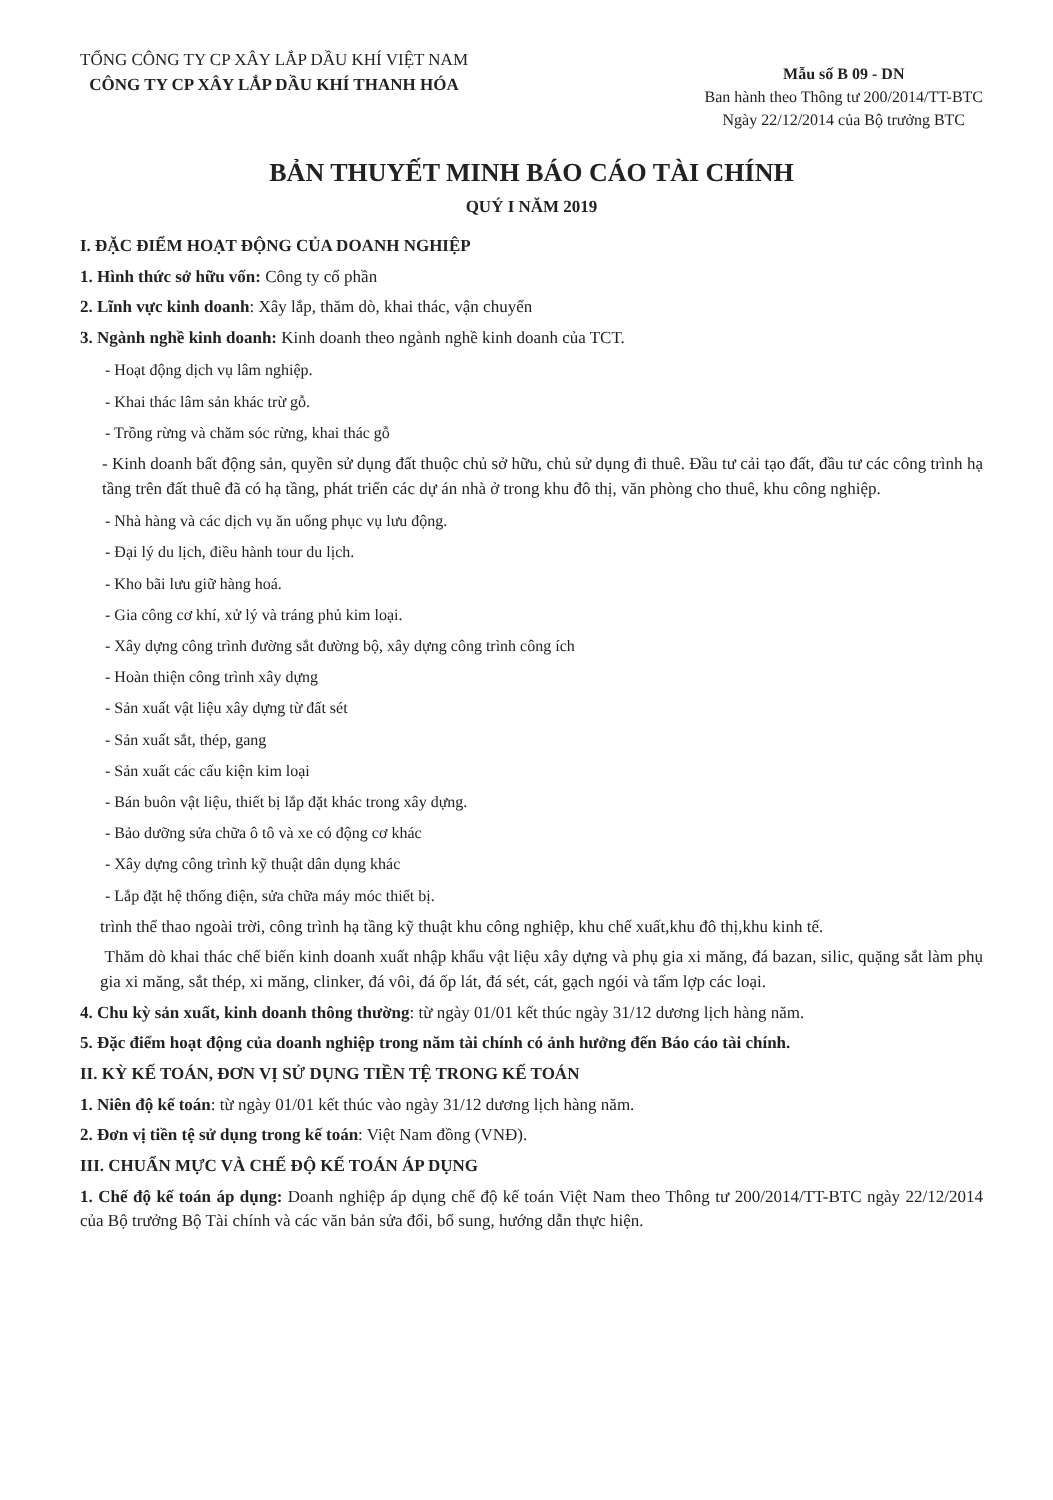TỔNG CÔNG TY CP XÂY LẮP DẦU KHÍ VIỆT NAM
CÔNG TY CP XÂY LẮP DẦU KHÍ THANH HÓA
Mẫu số B 09 - DN
Ban hành theo Thông tư 200/2014/TT-BTC
Ngày 22/12/2014 của Bộ trưởng BTC
BẢN THUYẾT MINH BÁO CÁO TÀI CHÍNH
QUÝ I NĂM 2019
I. ĐẶC ĐIỂM HOẠT ĐỘNG CỦA DOANH NGHIỆP
1. Hình thức sở hữu vốn: Công ty cổ phần
2. Lĩnh vực kinh doanh: Xây lắp, thăm dò, khai thác, vận chuyển
3. Ngành nghề kinh doanh: Kinh doanh theo ngành nghề kinh doanh của TCT.
- Hoạt động dịch vụ lâm nghiệp.
- Khai thác lâm sản khác trừ gỗ.
- Trồng rừng và chăm sóc rừng, khai thác gỗ
- Kinh doanh bất động sản, quyền sử dụng đất thuộc chủ sở hữu, chủ sử dụng đi thuê. Đầu tư cải tạo đất, đầu tư các công trình hạ tầng trên đất thuê đã có hạ tầng, phát triển các dự án nhà ở trong khu đô thị, văn phòng cho thuê, khu công nghiệp.
- Nhà hàng và các dịch vụ ăn uống phục vụ lưu động.
- Đại lý du lịch, điều hành tour du lịch.
- Kho bãi lưu giữ hàng hoá.
- Gia công cơ khí, xử lý và tráng phủ kim loại.
- Xây dựng công trình đường sắt đường bộ, xây dựng công trình công ích
- Hoàn thiện công trình xây dựng
- Sản xuất vật liệu xây dựng từ đất sét
- Sản xuất sắt, thép, gang
- Sản xuất các cấu kiện kim loại
- Bán buôn vật liệu, thiết bị lắp đặt khác trong xây dựng.
- Bảo dưỡng sửa chữa ô tô và xe có động cơ khác
- Xây dựng công trình kỹ thuật dân dụng khác
- Lắp đặt hệ thống điện, sửa chữa máy móc thiết bị.
trình thể thao ngoài trời, công trình hạ tầng kỹ thuật khu công nghiệp, khu chế xuất,khu đô thị,khu kinh tế.
Thăm dò khai thác chế biến kinh doanh xuất nhập khẩu vật liệu xây dựng và phụ gia xi măng, đá bazan, silic, quặng sắt làm phụ gia xi măng, sắt thép, xi măng, clinker, đá vôi, đá ốp lát, đá sét, cát, gạch ngói và tấm lợp các loại.
4. Chu kỳ sản xuất, kinh doanh thông thường: từ ngày 01/01 kết thúc ngày 31/12 dương lịch hàng năm.
5. Đặc điểm hoạt động của doanh nghiệp trong năm tài chính có ảnh hưởng đến Báo cáo tài chính.
II. KỲ KẾ TOÁN, ĐƠN VỊ SỬ DỤNG TIỀN TỆ TRONG KẾ TOÁN
1. Niên độ kế toán: từ ngày 01/01 kết thúc vào ngày 31/12 dương lịch hàng năm.
2. Đơn vị tiền tệ sử dụng trong kế toán: Việt Nam đồng (VNĐ).
III. CHUẨN MỰC VÀ CHẾ ĐỘ KẾ TOÁN ÁP DỤNG
1. Chế độ kế toán áp dụng: Doanh nghiệp áp dụng chế độ kế toán Việt Nam theo Thông tư 200/2014/TT-BTC ngày 22/12/2014 của Bộ trưởng Bộ Tài chính và các văn bản sửa đổi, bổ sung, hướng dẫn thực hiện.